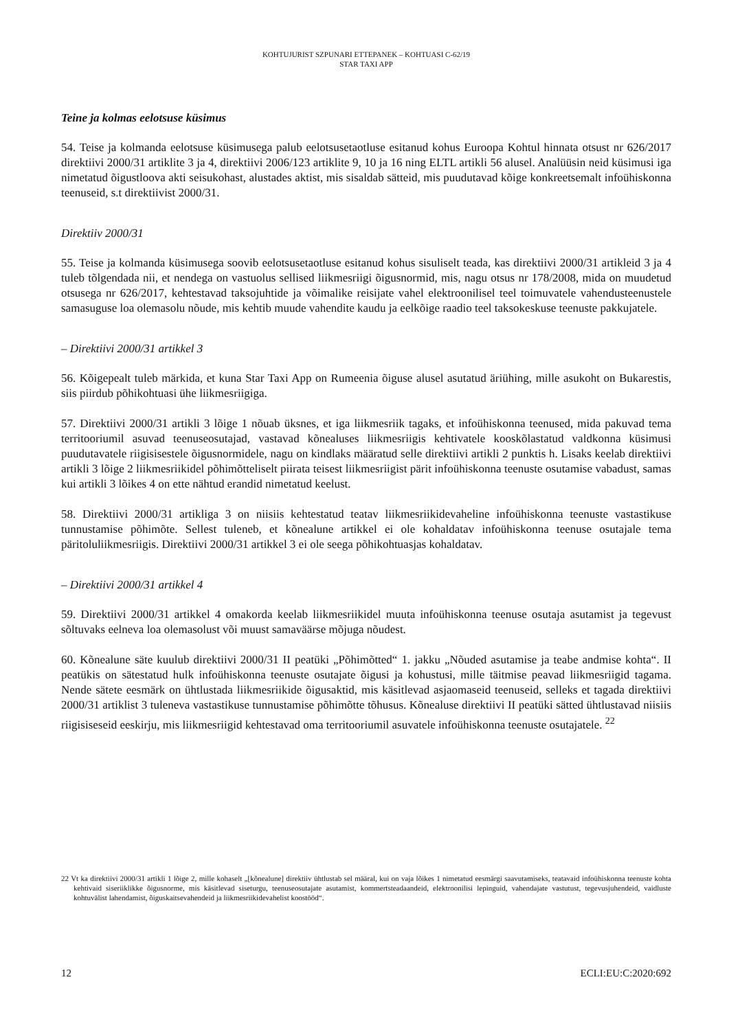KOHTUJURIST SZPUNARI ETTEPANEK – KOHTUASI C-62/19
STAR TAXI APP
Teine ja kolmas eelotsuse küsimus
54. Teise ja kolmanda eelotsuse küsimusega palub eelotsusetaotluse esitanud kohus Euroopa Kohtul hinnata otsust nr 626/2017 direktiivi 2000/31 artiklite 3 ja 4, direktiivi 2006/123 artiklite 9, 10 ja 16 ning ELTL artikli 56 alusel. Analüüsin neid küsimusi iga nimetatud õigustloova akti seisukohast, alustades aktist, mis sisaldab sätteid, mis puudutavad kõige konkreetsemalt infoühiskonna teenuseid, s.t direktiivist 2000/31.
Direktiiv 2000/31
55. Teise ja kolmanda küsimusega soovib eelotsusetaotluse esitanud kohus sisuliselt teada, kas direktiivi 2000/31 artikleid 3 ja 4 tuleb tõlgendada nii, et nendega on vastuolus sellised liikmesriigi õigusnormid, mis, nagu otsus nr 178/2008, mida on muudetud otsusega nr 626/2017, kehtestavad taksojuhtide ja võimalike reisijate vahel elektroonilisel teel toimuvatele vahendusteenustele samasuguse loa olemasolu nõude, mis kehtib muude vahendite kaudu ja eelkõige raadio teel taksokeskuse teenuste pakkujatele.
– Direktiivi 2000/31 artikkel 3
56. Kõigepealt tuleb märkida, et kuna Star Taxi App on Rumeenia õiguse alusel asutatud äriühing, mille asukoht on Bukarestis, siis piirdub põhikohtuasi ühe liikmesriigiga.
57. Direktiivi 2000/31 artikli 3 lõige 1 nõuab üksnes, et iga liikmesriik tagaks, et infoühiskonna teenused, mida pakuvad tema territooriumil asuvad teenuseosutajad, vastavad kõnealuses liikmesriigis kehtivatele kooskõlastatud valdkonna küsimusi puudutavatele riigisisestele õigusnormidele, nagu on kindlaks määratud selle direktiivi artikli 2 punktis h. Lisaks keelab direktiivi artikli 3 lõige 2 liikmesriikidel põhimõtteliselt piirata teisest liikmesriigist pärit infoühiskonna teenuste osutamise vabadust, samas kui artikli 3 lõikes 4 on ette nähtud erandid nimetatud keelust.
58. Direktiivi 2000/31 artikliga 3 on niisiis kehtestatud teatav liikmesriikidevaheline infoühiskonna teenuste vastastikuse tunnustamise põhimõte. Sellest tuleneb, et kõnealune artikkel ei ole kohaldatav infoühiskonna teenuse osutajale tema päritoluliikmesriigis. Direktiivi 2000/31 artikkel 3 ei ole seega põhikohtuasjas kohaldatav.
– Direktiivi 2000/31 artikkel 4
59. Direktiivi 2000/31 artikkel 4 omakorda keelab liikmesriikidel muuta infoühiskonna teenuse osutaja asutamist ja tegevust sõltuvaks eelneva loa olemasolust või muust samaväärse mõjuga nõudest.
60. Kõnealune säte kuulub direktiivi 2000/31 II peatüki „Põhimõtted“ 1. jakku „Nõuded asutamise ja teabe andmise kohta“. II peatükis on sätestatud hulk infoühiskonna teenuste osutajate õigusi ja kohustusi, mille täitmise peavad liikmesriigid tagama. Nende sätete eesmärk on ühtlustada liikmesriikide õigusaktid, mis käsitlevad asjaomaseid teenuseid, selleks et tagada direktiivi 2000/31 artiklist 3 tuleneva vastastikuse tunnustamise põhimõtte tõhusus. Kõnealuse direktiivi II peatüki sätted ühtlustavad niisiis riigisiseseid eeskirju, mis liikmesriigid kehtestavad oma territooriumil asuvatele infoühiskonna teenuste osutajatele. <sup>22</sup>
22 Vt ka direktiivi 2000/31 artikli 1 lõige 2, mille kohaselt „[kõnealune] direktiiv ühtlustab sel määral, kui on vaja lõikes 1 nimetatud eesmärgi saavutamiseks, teatavaid infoühiskonna teenuste kohta kehtivaid siseriiklikke õigusnorme, mis käsitlevad siseturgu, teenuseosutajate asutamist, kommertsteadaandeid, elektroonilisi lepinguid, vahendajate vastutust, tegevusjuhendeid, vaidluste kohtuvälist lahendamist, õiguskaitsevahendeid ja liikmesriikidevahelist koostööd“.
12 ECLI:EU:C:2020:692